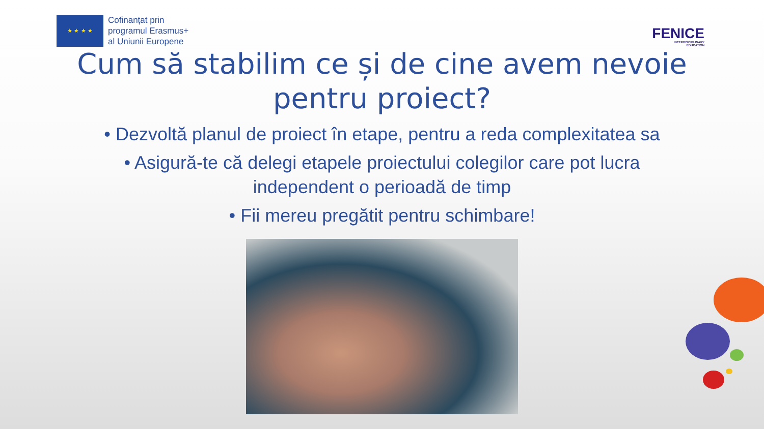★ ★ ★ ★
Cofinanțat prin
programul Erasmus+
al Uniunii Europene
FENICE
INTERDISCIPLINARY
EDUCATION
Cum să stabilim ce și de cine avem nevoie
pentru proiect?
• Dezvoltă planul de proiect în etape, pentru a reda complexitatea sa
• Asigură-te că delegi etapele proiectului colegilor care pot lucra
independent o perioadă de timp
• Fii mereu pregătit pentru schimbare!